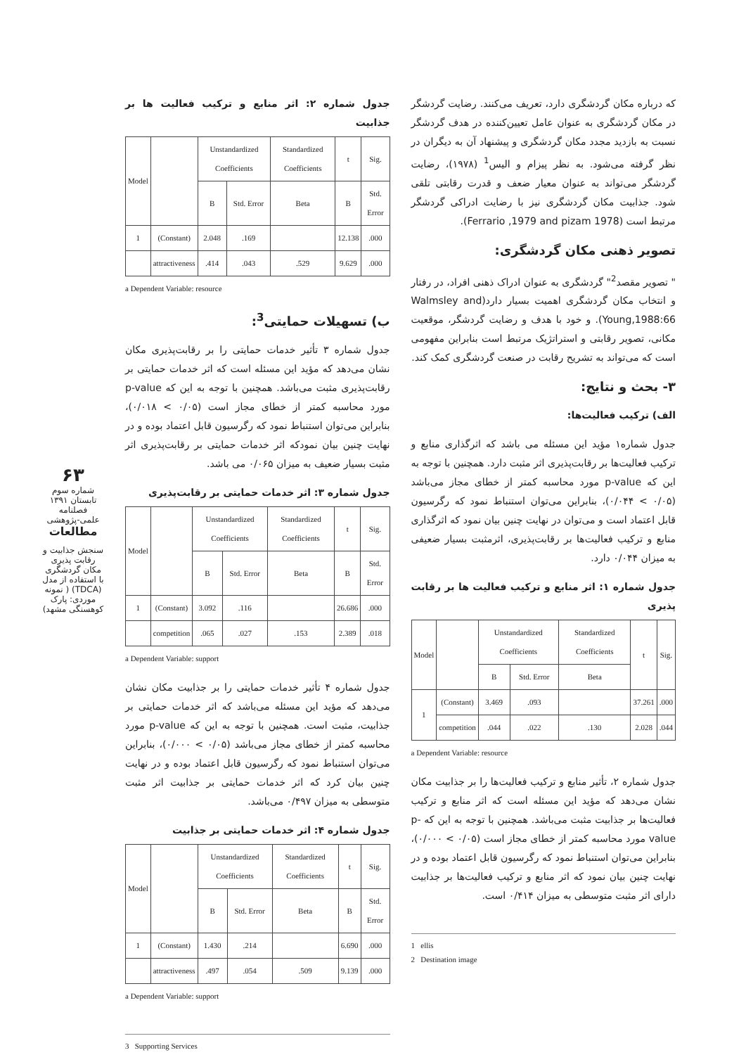که درباره مکان گردشگری دارد، تعریف می‌کنند. رضایت گردشگر در مکان گردشگری به عنوان عامل تعیین‌کننده در هدف گردشگر نسبت به بازدید مجدد مکان گردشگری و پیشنهاد آن به دیگران در نظر گرفته می‌شود. به نظر پیزام و الیس<sup>1</sup> (۱۹۷۸)، رضایت گردشگر می‌تواند به عنوان معیار ضعف و قدرت رقابتی تلقی شود. جذابیت مکان گردشگری نیز با رضایت ادراکی گردشگر مرتبط است (Ferrario ,1979 and pizam 1978).
تصویر ذهنی مکان گردشگری:
" تصویر مقصد<sup>2</sup>" گردشگری به عنوان ادراک ذهنی افراد، در رفتار و انتخاب مکان گردشگری اهمیت بسیار دارد(Walmsley and Young,1988:66). و خود با هدف و رضایت گردشگر، موقعیت مکانی، تصویر رقابتی و استراتژیک مرتبط است بنابراین مفهومی است که می‌تواند به تشریح رقابت در صنعت گردشگری کمک کند.
۳- بحث و نتایج:
الف) ترکیب فعالیت‌ها:
جدول شماره۱ مؤید این مسئله می باشد که اثرگذاری منابع و ترکیب فعالیت‌ها بر رقابت‌پذیری اثر مثبت دارد. همچنین با توجه به این که p-value مورد محاسبه کمتر از خطای مجاز می‌باشد (۰/۰۵ > ۰/۰۴۴)، بنابراین می‌توان استنباط نمود که رگرسیون قابل اعتماد است و می‌توان در نهایت چنین بیان نمود که اثرگذاری منابع و ترکیب فعالیت‌ها بر رقابت‌پذیری، اثرمثبت بسیار ضعیفی به میزان ۰/۰۴۴ دارد.
جدول شماره ۱: اثر منابع و ترکیب فعالیت ها بر رقابت پذیری
| Model | | Unstandardized Coefficients | | Standardized Coefficients | t | Sig. |
| --- | --- | --- | --- | --- | --- | --- |
| | | B | Std. Error | Beta | | |
| 1 | (Constant) | 3.469 | .093 | | 37.261 | .000 |
| | competition | .044 | .022 | .130 | 2.028 | .044 |
a Dependent Variable: resource
جدول شماره ۲، تأثیر منابع و ترکیب فعالیت‌ها را بر جذابیت مکان نشان می‌دهد که مؤید این مسئله است که اثر منابع و ترکیب فعالیت‌ها بر جذابیت مثبت می‌باشد. همچنین با توجه به این که p-value مورد محاسبه کمتر از خطای مجاز است (۰/۰۵ > ۰/۰۰۰)، بنابراین می‌توان استنباط نمود که رگرسیون قابل اعتماد بوده و در نهایت چنین بیان نمود که اثر منابع و ترکیب فعالیت‌ها بر جذابیت دارای اثر مثبت متوسطی به میزان ۰/۴۱۴ است.
1 ellis
2 Destination image
جدول شماره ۲: اثر منابع و ترکیب فعالیت ها بر جذابیت
| Model | | Unstandardized Coefficients | | Standardized Coefficients | t | Sig. |
| --- | --- | --- | --- | --- | --- | --- |
| | | B | Std. Error | Beta | B | Std. Error |
| 1 | (Constant) | 2.048 | .169 | | 12.138 | .000 |
| | attractiveness | .414 | .043 | .529 | 9.629 | .000 |
a Dependent Variable: resource
ب) تسهیلات حمایتی<sup>3</sup>:
جدول شماره ۳ تأثیر خدمات حمایتی را بر رقابت‌پذیری مکان نشان می‌دهد که مؤید این مسئله است که اثر خدمات حمایتی بر رقابت‌پذیری مثبت می‌باشد. همچنین با توجه به این که p-value مورد محاسبه کمتر از خطای مجاز است (۰/۰۵ > ۰/۰۱۸)، بنابراین می‌توان استنباط نمود که رگرسیون قابل اعتماد بوده و در نهایت چنین بیان نمودکه اثر خدمات حمایتی بر رقابت‌پذیری اثر مثبت بسیار ضعیف به میزان ۰/۰۶۵ می باشد.
جدول شماره ۳: اثر خدمات حمایتی بر رقابت‌پذیری
| Model | | Unstandardized Coefficients | | Standardized Coefficients | t | Sig. |
| --- | --- | --- | --- | --- | --- | --- |
| | | B | Std. Error | Beta | B | Std. Error |
| 1 | (Constant) | 3.092 | .116 | | 26.686 | .000 |
| | competition | .065 | .027 | .153 | 2.389 | .018 |
a Dependent Variable: support
جدول شماره ۴ تأثیر خدمات حمایتی را بر جذابیت مکان نشان می‌دهد که مؤید این مسئله می‌باشد که اثر خدمات حمایتی بر جذابیت، مثبت است. همچنین با توجه به این که p-value مورد محاسبه کمتر از خطای مجاز می‌باشد (۰/۰۵ > ۰/۰۰۰)، بنابراین می‌توان استنباط نمود که رگرسیون قابل اعتماد بوده و در نهایت چنین بیان کرد که اثر خدمات حمایتی بر جذابیت اثر مثبت متوسطی به میزان ۰/۴۹۷ می‌باشد.
جدول شماره ۴: اثر خدمات حمایتی بر جذابیت
| Model | | Unstandardized Coefficients | | Standardized Coefficients | t | Sig. |
| --- | --- | --- | --- | --- | --- | --- |
| | | B | Std. Error | Beta | B | Std. Error |
| 1 | (Constant) | 1.430 | .214 | | 6.690 | .000 |
| | attractiveness | .497 | .054 | .509 | 9.139 | .000 |
a Dependent Variable: support
3 Supporting Services
۶۳
شماره سوم
تابستان ۱۳۹۱
فصلنامه
علمی-پژوهشی
مطالعات
سنجش جذابیت و رقابت پذیری مکان گردشگری با استفاده از مدل (TDCA) ( نمونه موردی: پارک کوهسنگی مشهد)